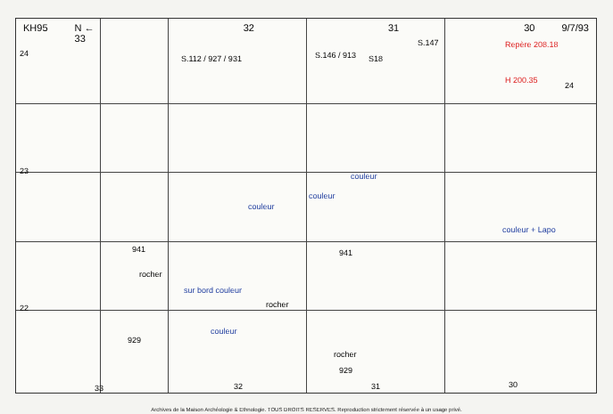KH95 N ← 33 32 31 30 9/7/93
24
23
22
S.112 / 927 / 931 S.146 / 913 S18
S.147 Repère 208.18
H 200.35
24
couleur
couleur
couleur
couleur + Lapo
941 941
rocher
rocher
sur bord couleur
couleur
929
rocher
929
33 32 31 30
Archives de la Maison Archéologie & Ethnologie. TOUS DROITS RESERVES. Reproduction strictement réservée à un usage privé.